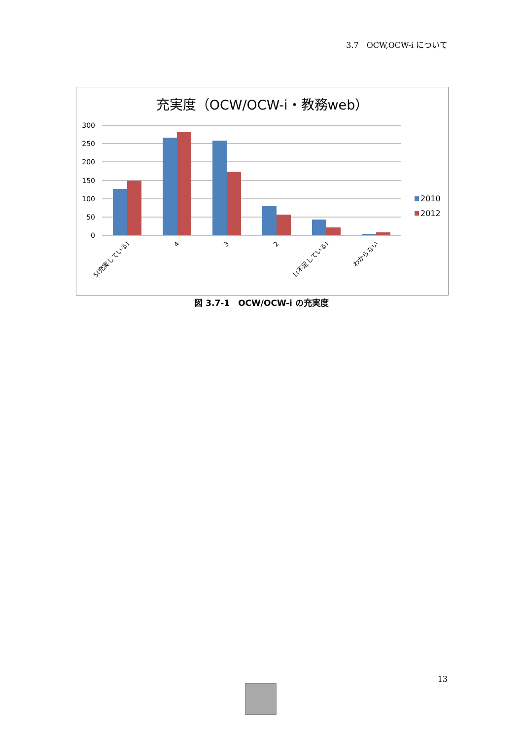3.7　OCW,OCW-i について
充実度（OCW/OCW-i・教務web）
300
250
200
150
100
50
0
2010
2012
5(充実している)
4
3
2
1(不足している)
わからない
図 3.7-1　OCW/OCW-i の充実度
13